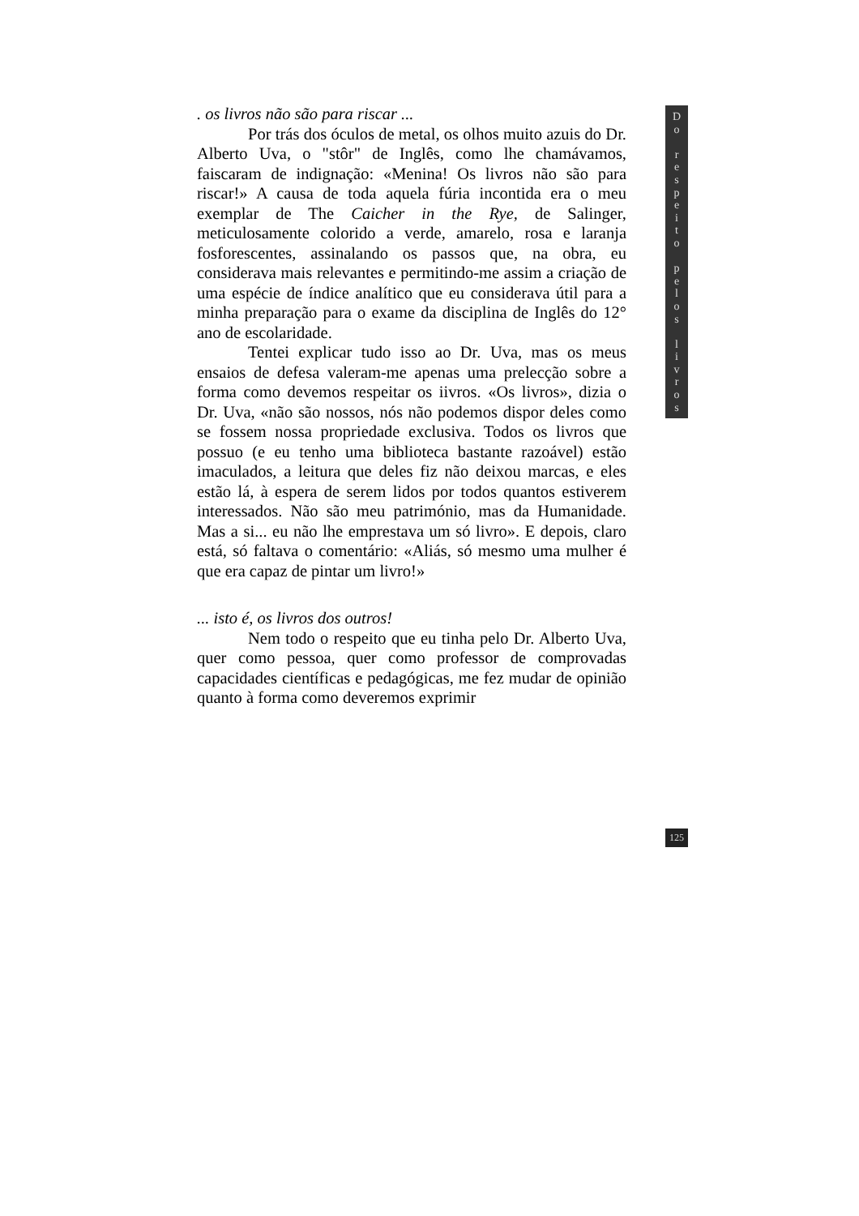. os livros não são para riscar ...
Por trás dos óculos de metal, os olhos muito azuis do Dr. Alberto Uva, o "stôr" de Inglês, como lhe chamávamos, faiscaram de indignação: «Menina! Os livros não são para riscar!» A causa de toda aquela fúria incontida era o meu exemplar de The Caicher in the Rye, de Salinger, meticulosamente colorido a verde, amarelo, rosa e laranja fosforescentes, assinalando os passos que, na obra, eu considerava mais relevantes e permitindo-me assim a criação de uma espécie de índice analítico que eu considerava útil para a minha preparação para o exame da disciplina de Inglês do 12° ano de escolaridade.
Tentei explicar tudo isso ao Dr. Uva, mas os meus ensaios de defesa valeram-me apenas uma prelecção sobre a forma como devemos respeitar os iivros. «Os livros», dizia o Dr. Uva, «não são nossos, nós não podemos dispor deles como se fossem nossa propriedade exclusiva. Todos os livros que possuo (e eu tenho uma biblioteca bastante razoável) estão imaculados, a leitura que deles fiz não deixou marcas, e eles estão lá, à espera de serem lidos por todos quantos estiverem interessados. Não são meu património, mas da Humanidade. Mas a si... eu não lhe emprestava um só livro». E depois, claro está, só faltava o comentário: «Aliás, só mesmo uma mulher é que era capaz de pintar um livro!»
... isto é, os livros dos outros!
Nem todo o respeito que eu tinha pelo Dr. Alberto Uva, quer como pessoa, quer como professor de comprovadas capacidades científicas e pedagógicas, me fez mudar de opinião quanto à forma como deveremos exprimir
D
o
r
e
s
p
e
i
t
o
p
e
l
o
s
l
i
v
r
o
s
125